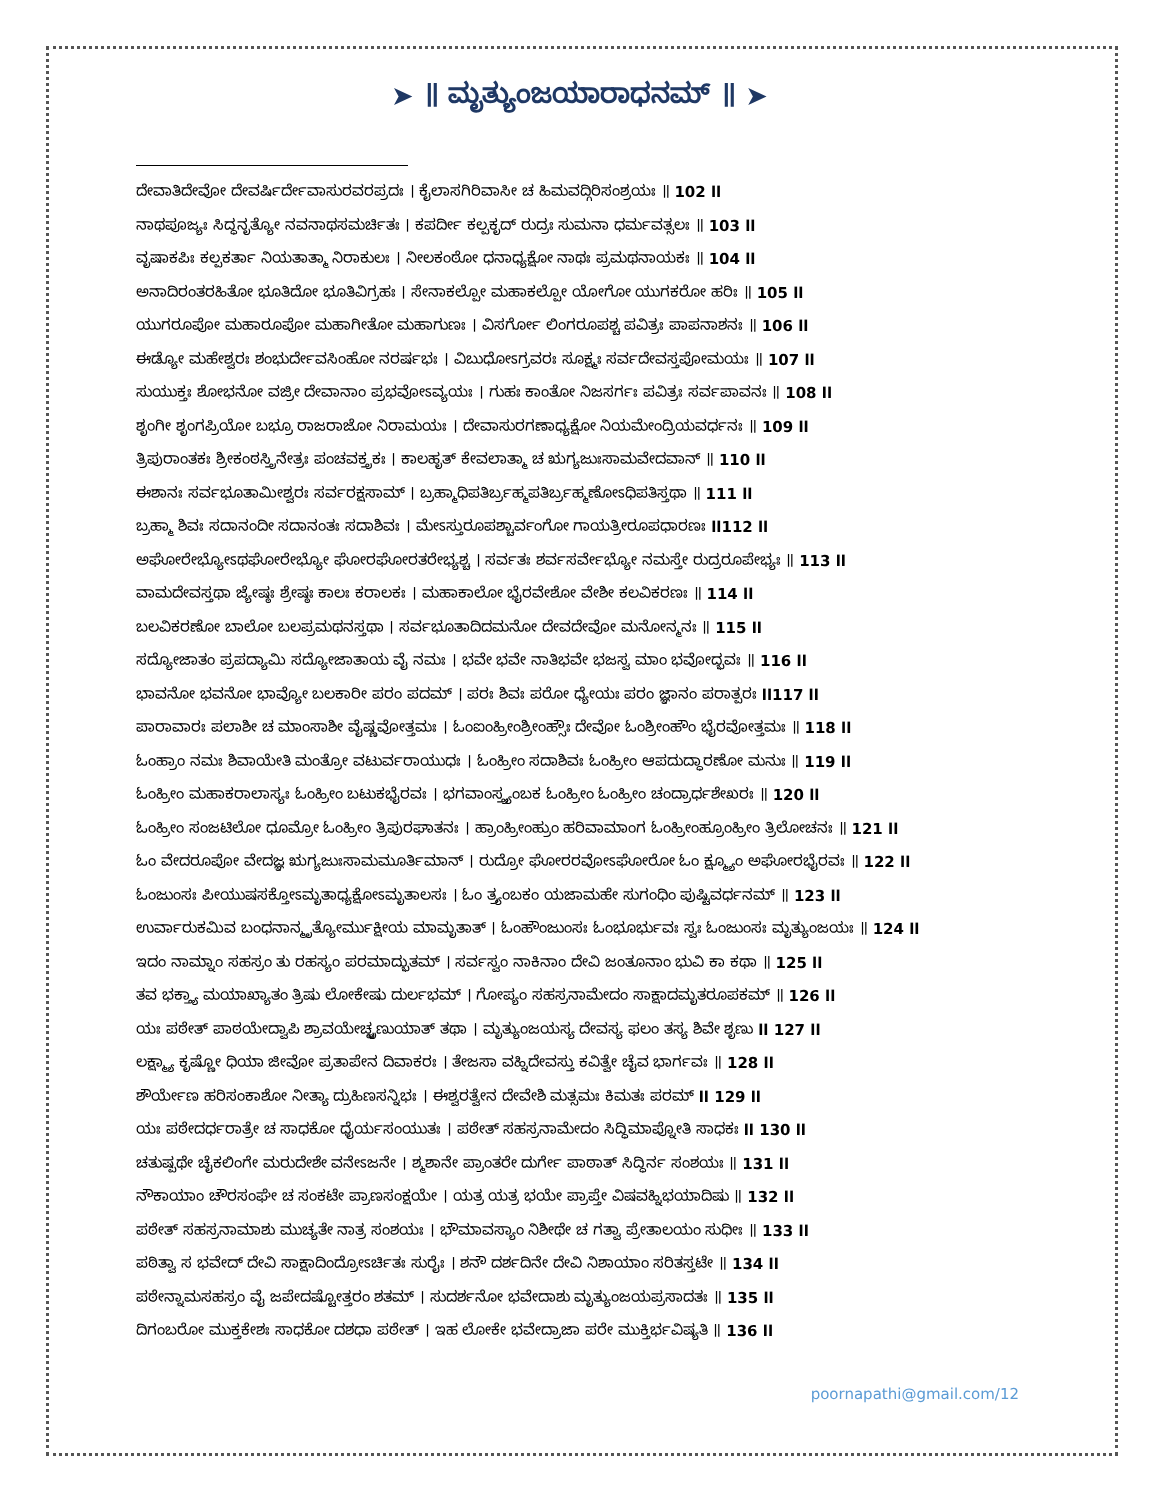➤ ॥ ಮೃತ್ಯುಂಜಯಾರಾಧನಮ್ ॥ ➤
ದೇವಾತಿದೇವೋ ದೇವರ್ಷಿರ್ದೇವಾಸುರವರಪ್ರದಃ । ಕೈಲಾಸಗಿರಿವಾಸೀ ಚ ಹಿಮವದ್ಗಿರಿಸಂಶ್ರಯಃ ॥ 102 ll
ನಾಥಪೂಜ್ಯಃ ಸಿದ್ಧನೃತ್ಯೋ ನವನಾಥಸಮರ್ಚಿತಃ । ಕಪರ್ದೀ ಕಲ್ಪಕೃದ್ ರುದ್ರಃ ಸುಮನಾ ಧರ್ಮವತ್ಸಲಃ ॥ 103 ll
ವೃಷಾಕಪಿಃ ಕಲ್ಪಕರ್ತಾ ನಿಯತಾತ್ಮಾ ನಿರಾಕುಲಃ । ನೀಲಕಂಠೋ ಧನಾಧ್ಯಕ್ಷೋ ನಾಥಃ ಪ್ರಮಥನಾಯಕಃ ॥ 104 ll
ಅನಾದಿರಂತರಹಿತೋ ಭೂತಿದೋ ಭೂತಿವಿಗ್ರಹಃ । ಸೇನಾಕಲ್ಪೋ ಮಹಾಕಲ್ಪೋ ಯೋಗೋ ಯುಗಕರೋ ಹರಿಃ ॥ 105 ll
ಯುಗರೂಪೋ ಮಹಾರೂಪೋ ಮಹಾಗೀತೋ ಮಹಾಗುಣಃ । ವಿಸರ್ಗೋ ಲಿಂಗರೂಪಶ್ಚ ಪವಿತ್ರಃ ಪಾಪನಾಶನಃ ॥ 106 ll
ಈಡ್ಯೋ ಮಹೇಶ್ವರಃ ಶಂಭುರ್ದೇವಸಿಂಹೋ ನರರ್ಷಭಃ । ವಿಬುಧೋಽಗ್ರವರಃ ಸೂಕ್ಷ್ಮಃ ಸರ್ವದೇವಸ್ತಪೋಮಯಃ ॥ 107 ll
ಸುಯುಕ್ತಃ ಶೋಭನೋ ವಜ್ರೀ ದೇವಾನಾಂ ಪ್ರಭವೋಽವ್ಯಯಃ । ಗುಹಃ ಕಾಂತೋ ನಿಜಸರ್ಗಃ ಪವಿತ್ರಃ ಸರ್ವಪಾವನಃ ॥ 108 ll
ಶೃಂಗೀ ಶೃಂಗಪ್ರಿಯೋ ಬಭ್ರೂ ರಾಜರಾಜೋ ನಿರಾಮಯಃ । ದೇವಾಸುರಗಣಾಧ್ಯಕ್ಷೋ ನಿಯಮೇಂದ್ರಿಯವರ್ಧನಃ ॥ 109 ll
ತ್ರಿಪುರಾಂತಕಃ ಶ್ರೀಕಂಠಸ್ತ್ರಿನೇತ್ರಃ ಪಂಚವಕ್ತ್ರಕಃ । ಕಾಲಹೃತ್ ಕೇವಲಾತ್ಮಾ ಚ ಋಗ್ಯಜುಃಸಾಮವೇದವಾನ್ ॥ 110 ll
ಈಶಾನಃ ಸರ್ವಭೂತಾಮೀಶ್ವರಃ ಸರ್ವರಕ್ಷಸಾಮ್ । ಬ್ರಹ್ಮಾಧಿಪತಿರ್ಬ್ರಹ್ಮಪತಿರ್ಬ್ರಹ್ಮಣೋಽಧಿಪತಿಸ್ತಥಾ ॥ 111 ll
ಬ್ರಹ್ಮಾ ಶಿವಃ ಸದಾನಂದೀ ಸದಾನಂತಃ ಸದಾಶಿವಃ । ಮೇಽಸ್ತುರೂಪಶ್ಚಾರ್ವಂಗೋ ಗಾಯತ್ರೀರೂಪಧಾರಣಃ ll112 ll
ಅಘೋರೇಭ್ಯೋಽಥಘೋರೇಭ್ಯೋ ಘೋರಘೋರತರೇಭ್ಯಶ್ಚ । ಸರ್ವತಃ ಶರ್ವಸರ್ವೇಭ್ಯೋ ನಮಸ್ತೇ ರುದ್ರರೂಪೇಭ್ಯಃ ॥ 113 ll
ವಾಮದೇವಸ್ತಥಾ ಜ್ಯೇಷ್ಠಃ ಶ್ರೇಷ್ಠಃ ಕಾಲಃ ಕರಾಲಕಃ । ಮಹಾಕಾಲೋ ಭೈರವೇಶೋ ವೇಶೀ ಕಲವಿಕರಣಃ ॥ 114 ll
ಬಲವಿಕರಣೋ ಬಾಲೋ ಬಲಪ್ರಮಥನಸ್ತಥಾ । ಸರ್ವಭೂತಾದಿದಮನೋ ದೇವದೇವೋ ಮನೋನ್ಮನಃ ॥ 115 ll
ಸದ್ಯೋಜಾತಂ ಪ್ರಪದ್ಯಾಮಿ ಸದ್ಯೋಜಾತಾಯ ವೈ ನಮಃ । ಭವೇ ಭವೇ ನಾತಿಭವೇ ಭಜಸ್ವ ಮಾಂ ಭವೋದ್ಭವಃ ॥ 116 ll
ಭಾವನೋ ಭವನೋ ಭಾವ್ಯೋ ಬಲಕಾರೀ ಪರಂ ಪದಮ್ । ಪರಃ ಶಿವಃ ಪರೋ ಧ್ಯೇಯಃ ಪರಂ ಜ್ಞಾನಂ ಪರಾತ್ಪರಃ ll117 ll
ಪಾರಾವಾರಃ ಪಲಾಶೀ ಚ ಮಾಂಸಾಶೀ ವೈಷ್ಣವೋತ್ತಮಃ । ಓಂಐಂಹ್ರೀಂಶ್ರೀಂಹ್ಸೌಃ ದೇವೋ ಓಂಶ್ರೀಂಹೌಂ ಭೈರವೋತ್ತಮಃ ॥ 118 ll
ಓಂಹ್ರಾಂ ನಮಃ ಶಿವಾಯೇತಿ ಮಂತ್ರೋ ವಟುರ್ವರಾಯುಧಃ । ಓಂಹ್ರೀಂ ಸದಾಶಿವಃ ಓಂಹ್ರೀಂ ಆಪದುದ್ಧಾರಣೋ ಮನುಃ ॥ 119 ll
ಓಂಹ್ರೀಂ ಮಹಾಕರಾಲಾಸ್ಯಃ ಓಂಹ್ರೀಂ ಬಟುಕಭೈರವಃ । ಭಗವಾಂಸ್ತ್ರ್ಯಂಬಕ ಓಂಹ್ರೀಂ ಓಂಹ್ರೀಂ ಚಂದ್ರಾರ್ಧಶೇಖರಃ ॥ 120 ll
ಓಂಹ್ರೀಂ ಸಂಜಟಿಲೋ ಧೂಮ್ರೋ ಓಂಹ್ರೀಂ ತ್ರಿಪುರಘಾತನಃ । ಹ್ರಾಂಹ್ರೀಂಹ್ರುಂ ಹರಿವಾಮಾಂಗ ಓಂಹ್ರೀಂಹ್ರೂಂಹ್ರೀಂ ತ್ರಿಲೋಚನಃ ॥ 121 ll
ಓಂ ವೇದರೂಪೋ ವೇದಜ್ಞ ಋಗ್ಯಜುಃಸಾಮಮೂರ್ತಿಮಾನ್ । ರುದ್ರೋ ಘೋರರವೋಽಘೋರೋ ಓಂ ಕ್ಷ್ಮ್ಯೂಂ ಅಘೋರಭೈರವಃ ॥ 122 ll
ಓಂಜುಂಸಃ ಪೀಯುಷಸಕ್ತೋಽಮೃತಾಧ್ಯಕ್ಷೋಽಮೃತಾಲಸಃ । ಓಂ ತ್ರ್ಯಂಬಕಂ ಯಜಾಮಹೇ ಸುಗಂಧಿಂ ಪುಷ್ಟಿವರ್ಧನಮ್ ॥ 123 ll
ಉರ್ವಾರುಕಮಿವ ಬಂಧನಾನ್ಮೃತ್ಯೋರ್ಮುಕ್ಷೀಯ ಮಾಮೃತಾತ್ । ಓಂಹೌಂಜುಂಸಃ ಓಂಭೂರ್ಭುವಃ ಸ್ವಃ ಓಂಜುಂಸಃ ಮೃತ್ಯುಂಜಯಃ ॥ 124 ll
ಇದಂ ನಾಮ್ನಾಂ ಸಹಸ್ರಂ ತು ರಹಸ್ಯಂ ಪರಮಾದ್ಭುತಮ್ । ಸರ್ವಸ್ವಂ ನಾಕಿನಾಂ ದೇವಿ ಜಂತೂನಾಂ ಭುವಿ ಕಾ ಕಥಾ ॥ 125 ll
ತವ ಭಕ್ತ್ಯಾ ಮಯಾಖ್ಯಾತಂ ತ್ರಿಷು ಲೋಕೇಷು ದುರ್ಲಭಮ್ । ಗೋಪ್ಯಂ ಸಹಸ್ರನಾಮೇದಂ ಸಾಕ್ಷಾದಮೃತರೂಪಕಮ್ ॥ 126 ll
ಯಃ ಪಠೇತ್ ಪಾಠಯೇದ್ವಾಪಿ ಶ್ರಾವಯೇಚ್ಛೃಣುಯಾತ್ ತಥಾ । ಮೃತ್ಯುಂಜಯಸ್ಯ ದೇವಸ್ಯ ಫಲಂ ತಸ್ಯ ಶಿವೇ ಶೃಣು ll 127 ll
ಲಕ್ಷ್ಮ್ಯಾ ಕೃಷ್ಣೋ ಧಿಯಾ ಜೀವೋ ಪ್ರತಾಪೇನ ದಿವಾಕರಃ । ತೇಜಸಾ ವಹ್ನಿದೇವಸ್ತು ಕವಿತ್ವೇ ಚೈವ ಭಾರ್ಗವಃ ॥ 128 ll
ಶೌರ್ಯೇಣ ಹರಿಸಂಕಾಶೋ ನೀತ್ಯಾ ದ್ರುಹಿಣಸನ್ನಿಭಃ । ಈಶ್ವರತ್ವೇನ ದೇವೇಶಿ ಮತ್ಸಮಃ ಕಿಮತಃ ಪರಮ್ ll 129 ll
ಯಃ ಪಠೇದರ್ಧರಾತ್ರೇ ಚ ಸಾಧಕೋ ಧೈರ್ಯಸಂಯುತಃ । ಪಠೇತ್ ಸಹಸ್ರನಾಮೇದಂ ಸಿದ್ಧಿಮಾಪ್ನೋತಿ ಸಾಧಕಃ ll 130 ll
ಚತುಷ್ಪಥೇ ಚೈಕಲಿಂಗೇ ಮರುದೇಶೇ ವನೇಽಜನೇ । ಶ್ಮಶಾನೇ ಪ್ರಾಂತರೇ ದುರ್ಗೇ ಪಾಠಾತ್ ಸಿದ್ಧಿರ್ನ ಸಂಶಯಃ ॥ 131 ll
ನೌಕಾಯಾಂ ಚೌರಸಂಘೇ ಚ ಸಂಕಟೇ ಪ್ರಾಣಸಂಕ್ಷಯೇ । ಯತ್ರ ಯತ್ರ ಭಯೇ ಪ್ರಾಪ್ತೇ ವಿಷವಹ್ನಿಭಯಾದಿಷು ॥ 132 ll
ಪಠೇತ್ ಸಹಸ್ರನಾಮಾಶು ಮುಚ್ಯತೇ ನಾತ್ರ ಸಂಶಯಃ । ಭೌಮಾವಸ್ಯಾಂ ನಿಶೀಥೇ ಚ ಗತ್ವಾ ಪ್ರೇತಾಲಯಂ ಸುಧೀಃ ॥ 133 ll
ಪಠಿತ್ವಾ ಸ ಭವೇದ್ ದೇವಿ ಸಾಕ್ಷಾದಿಂದ್ರೋಽರ್ಚಿತಃ ಸುರೈಃ । ಶನೌ ದರ್ಶದಿನೇ ದೇವಿ ನಿಶಾಯಾಂ ಸರಿತಸ್ತಟೇ ॥ 134 ll
ಪಠೇನ್ನಾಮಸಹಸ್ರಂ ವೈ ಜಪೇದಷ್ಟೋತ್ತರಂ ಶತಮ್ । ಸುದರ್ಶನೋ ಭವೇದಾಶು ಮೃತ್ಯುಂಜಯಪ್ರಸಾದತಃ ॥ 135 ll
ದಿಗಂಬರೋ ಮುಕ್ತಕೇಶಃ ಸಾಧಕೋ ದಶಧಾ ಪಠೇತ್ । ಇಹ ಲೋಕೇ ಭವೇದ್ರಾಜಾ ಪರೇ ಮುಕ್ತಿರ್ಭವಿಷ್ಯತಿ ॥ 136 ll
poornapathi@gmail.com/12